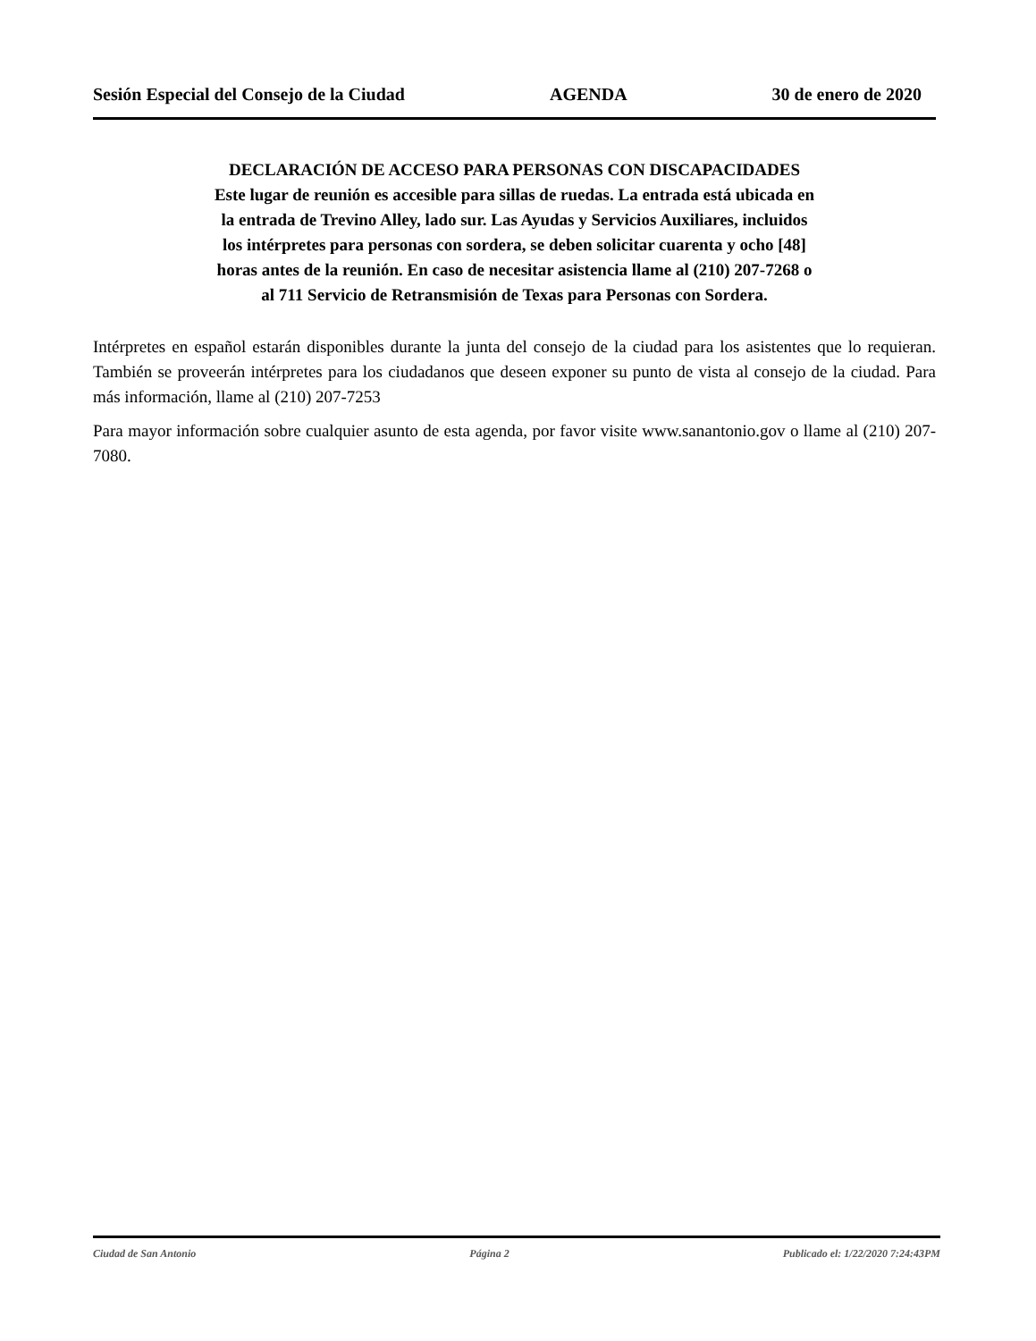Sesión Especial del Consejo de la Ciudad AGENDA 30 de enero de 2020
DECLARACIÓN DE ACCESO PARA PERSONAS CON DISCAPACIDADES
Este lugar de reunión es accesible para sillas de ruedas. La entrada está ubicada en
la entrada de Trevino Alley, lado sur. Las Ayudas y Servicios Auxiliares, incluidos
los intérpretes para personas con sordera, se deben solicitar cuarenta y ocho [48]
horas antes de la reunión. En caso de necesitar asistencia llame al (210) 207-7268 o
al 711 Servicio de Retransmisión de Texas para Personas con Sordera.
Intérpretes en español estarán disponibles durante la junta del consejo de la ciudad para los asistentes que lo requieran. También se proveerán intérpretes para los ciudadanos que deseen exponer su punto de vista al consejo de la ciudad. Para más información, llame al (210) 207-7253
Para mayor información sobre cualquier asunto de esta agenda, por favor visite www.sanantonio.gov o llame al (210) 207-7080.
Ciudad de San Antonio Página 2 Publicado el: 1/22/2020 7:24:43PM